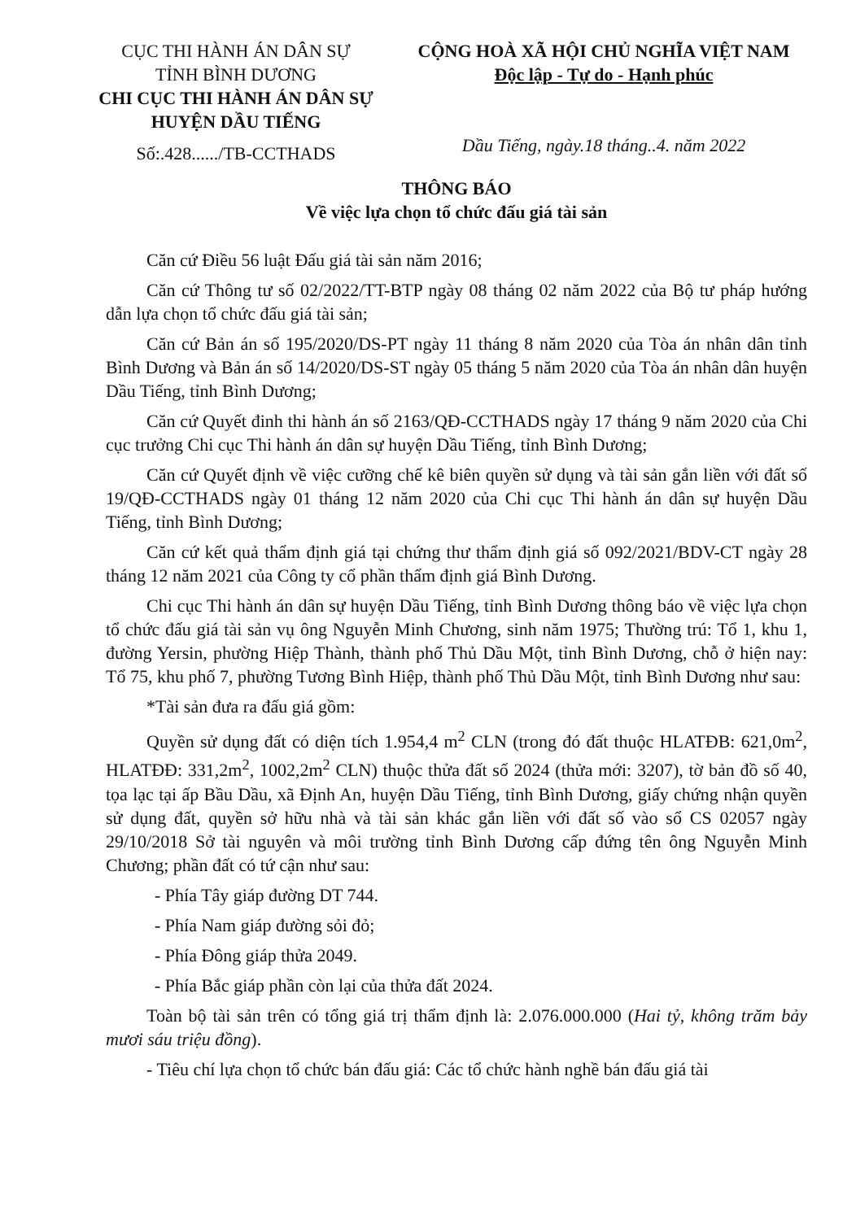CỤC THI HÀNH ÁN DÂN SỰ
TỈNH BÌNH DƯƠNG
CHI CỤC THI HÀNH ÁN DÂN SỰ
HUYỆN DẦU TIẾNG
Số:.428....../TB-CCTHADS
CỘNG HOÀ XÃ HỘI CHỦ NGHĨA VIỆT NAM
Độc lập - Tự do - Hạnh phúc
Dầu Tiếng, ngày.18 tháng..4. năm 2022
THÔNG BÁO
Về việc lựa chọn tổ chức đấu giá tài sản
Căn cứ Điều 56 luật Đấu giá tài sản năm 2016;
Căn cứ Thông tư số 02/2022/TT-BTP ngày 08 tháng 02 năm 2022 của Bộ tư pháp hướng dẫn lựa chọn tổ chức đấu giá tài sản;
Căn cứ Bản án số 195/2020/DS-PT ngày 11 tháng 8 năm 2020 của Tòa án nhân dân tỉnh Bình Dương và Bản án số 14/2020/DS-ST ngày 05 tháng 5 năm 2020 của Tòa án nhân dân huyện Dầu Tiếng, tỉnh Bình Dương;
Căn cứ Quyết đinh thi hành án số 2163/QĐ-CCTHADS ngày 17 tháng 9 năm 2020 của Chi cục trưởng Chi cục Thi hành án dân sự huyện Dầu Tiếng, tỉnh Bình Dương;
Căn cứ Quyết định về việc cưỡng chế kê biên quyền sử dụng và tài sản gắn liền với đất số 19/QĐ-CCTHADS ngày 01 tháng 12 năm 2020 của Chi cục Thi hành án dân sự huyện Dầu Tiếng, tỉnh Bình Dương;
Căn cứ kết quả thẩm định giá tại chứng thư thẩm định giá số 092/2021/BDV-CT ngày 28 tháng 12 năm 2021 của Công ty cổ phần thẩm định giá Bình Dương.
Chi cục Thi hành án dân sự huyện Dầu Tiếng, tỉnh Bình Dương thông báo về việc lựa chọn tổ chức đấu giá tài sản vụ ông Nguyễn Minh Chương, sinh năm 1975; Thường trú: Tổ 1, khu 1, đường Yersin, phường Hiệp Thành, thành phố Thủ Dầu Một, tỉnh Bình Dương, chỗ ở hiện nay: Tổ 75, khu phố 7, phường Tương Bình Hiệp, thành phố Thủ Dầu Một, tỉnh Bình Dương như sau:
*Tài sản đưa ra đấu giá gồm:
Quyền sử dụng đất có diện tích 1.954,4 m<sup>2</sup> CLN (trong đó đất thuộc HLATĐB: 621,0m<sup>2</sup>, HLATĐĐ: 331,2m<sup>2</sup>, 1002,2m<sup>2</sup> CLN) thuộc thửa đất số 2024 (thửa mới: 3207), tờ bản đồ số 40, tọa lạc tại ấp Bầu Dầu, xã Định An, huyện Dầu Tiếng, tỉnh Bình Dương, giấy chứng nhận quyền sử dụng đất, quyền sở hữu nhà và tài sản khác gắn liền với đất số vào sổ CS 02057 ngày 29/10/2018 Sở tài nguyên và môi trường tỉnh Bình Dương cấp đứng tên ông Nguyễn Minh Chương; phần đất có tứ cận như sau:
- Phía Tây giáp đường DT 744.
- Phía Nam giáp đường sỏi đỏ;
- Phía Đông giáp thửa 2049.
- Phía Bắc giáp phần còn lại của thửa đất 2024.
Toàn bộ tài sản trên có tổng giá trị thẩm định là: 2.076.000.000 (Hai tỷ, không trăm bảy mươi sáu triệu đồng).
- Tiêu chí lựa chọn tổ chức bán đấu giá: Các tổ chức hành nghề bán đấu giá tài